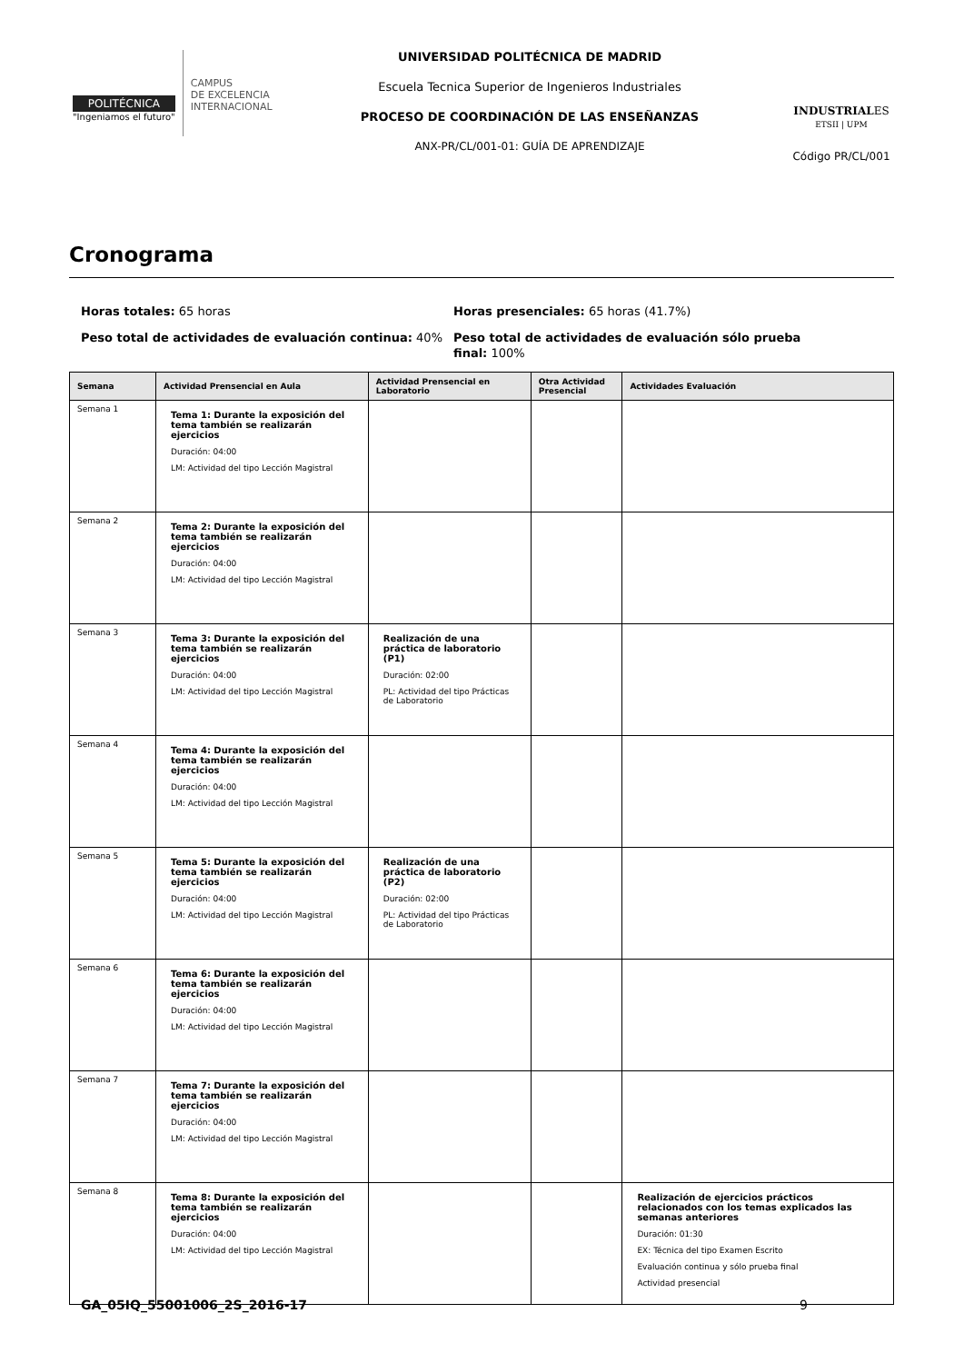POLITÉCNICA
"Ingeniamos el futuro"
CAMPUS
DE EXCELENCIA
INTERNACIONAL
UNIVERSIDAD POLITÉCNICA DE MADRID
Escuela Tecnica Superior de Ingenieros Industriales
PROCESO DE COORDINACIÓN DE LAS ENSEÑANZAS
ANX-PR/CL/001-01: GUÍA DE APRENDIZAJE
INDUSTRIALES
ETSII | UPM
Código PR/CL/001
Cronograma
Horas totales: 65 horas
Peso total de actividades de evaluación continua: 40%
Horas presenciales: 65 horas (41.7%)
Peso total de actividades de evaluación sólo prueba final: 100%
| Semana | Actividad Prensencial en Aula | Actividad Prensencial en Laboratorio | Otra Actividad Presencial | Actividades Evaluación |
| --- | --- | --- | --- | --- |
| Semana 1 | Tema 1: Durante la exposición del tema también se realizarán ejercicios Duración: 04:00 LM: Actividad del tipo Lección Magistral | | | |
| Semana 2 | Tema 2: Durante la exposición del tema también se realizarán ejercicios Duración: 04:00 LM: Actividad del tipo Lección Magistral | | | |
| Semana 3 | Tema 3: Durante la exposición del tema también se realizarán ejercicios Duración: 04:00 LM: Actividad del tipo Lección Magistral | Realización de una práctica de laboratorio (P1) Duración: 02:00 PL: Actividad del tipo Prácticas de Laboratorio | | |
| Semana 4 | Tema 4: Durante la exposición del tema también se realizarán ejercicios Duración: 04:00 LM: Actividad del tipo Lección Magistral | | | |
| Semana 5 | Tema 5: Durante la exposición del tema también se realizarán ejercicios Duración: 04:00 LM: Actividad del tipo Lección Magistral | Realización de una práctica de laboratorio (P2) Duración: 02:00 PL: Actividad del tipo Prácticas de Laboratorio | | |
| Semana 6 | Tema 6: Durante la exposición del tema también se realizarán ejercicios Duración: 04:00 LM: Actividad del tipo Lección Magistral | | | |
| Semana 7 | Tema 7: Durante la exposición del tema también se realizarán ejercicios Duración: 04:00 LM: Actividad del tipo Lección Magistral | | | |
| Semana 8 | Tema 8: Durante la exposición del tema también se realizarán ejercicios Duración: 04:00 LM: Actividad del tipo Lección Magistral | | | Realización de ejercicios prácticos relacionados con los temas explicados las semanas anteriores Duración: 01:30 EX: Técnica del tipo Examen Escrito Evaluación continua y sólo prueba final Actividad presencial |
GA_05IQ_55001006_2S_2016-17 9